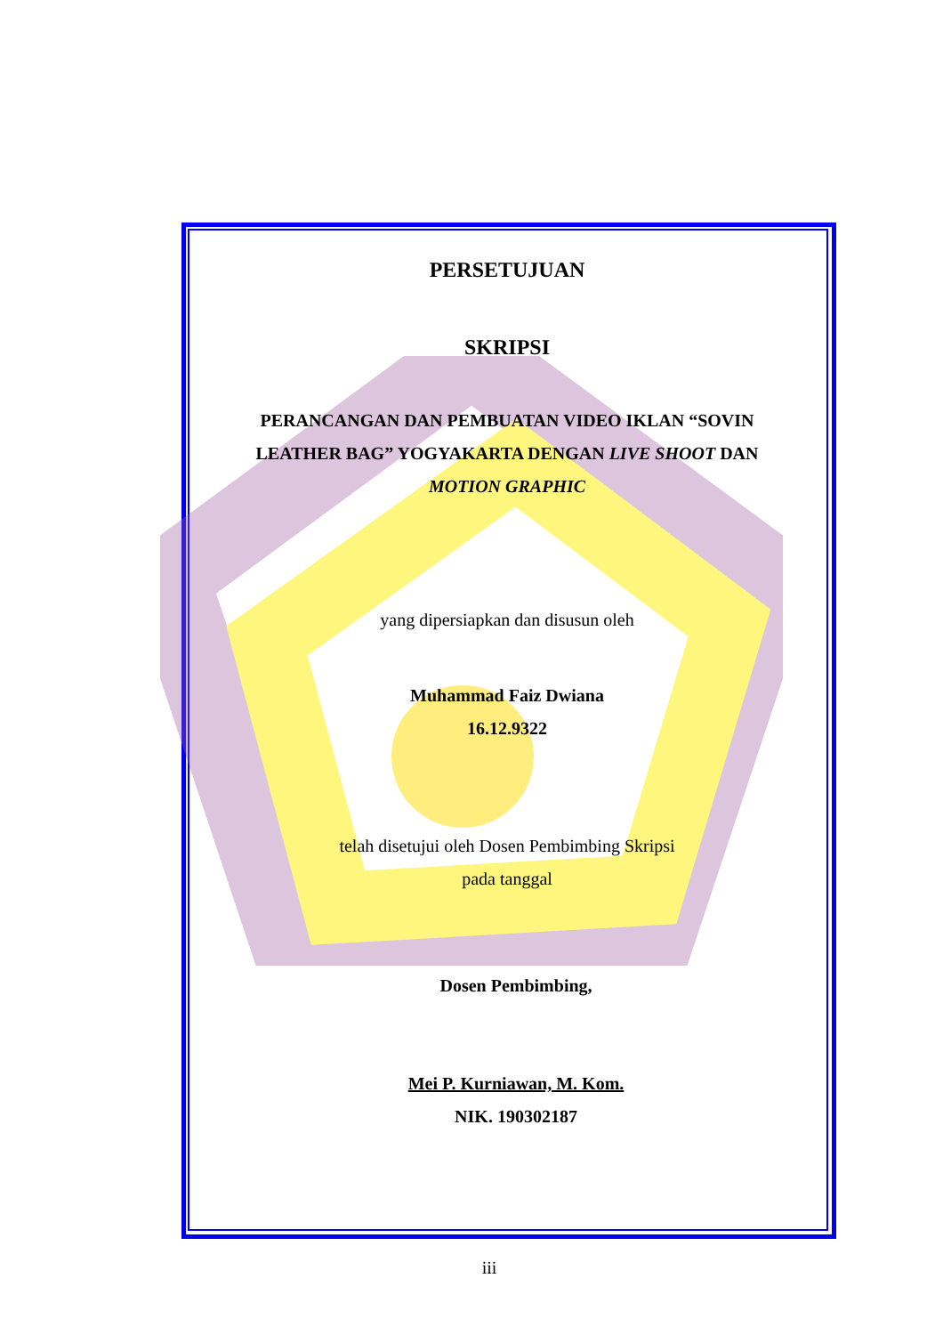PERSETUJUAN
SKRIPSI
PERANCANGAN DAN PEMBUATAN VIDEO IKLAN “SOVIN
LEATHER BAG” YOGYAKARTA DENGAN LIVE SHOOT DAN
MOTION GRAPHIC
yang dipersiapkan dan disusun oleh
Muhammad Faiz Dwiana
16.12.9322
telah disetujui oleh Dosen Pembimbing Skripsi
pada tanggal
Dosen Pembimbing,
Mei P. Kurniawan, M. Kom.
NIK. 190302187
iii